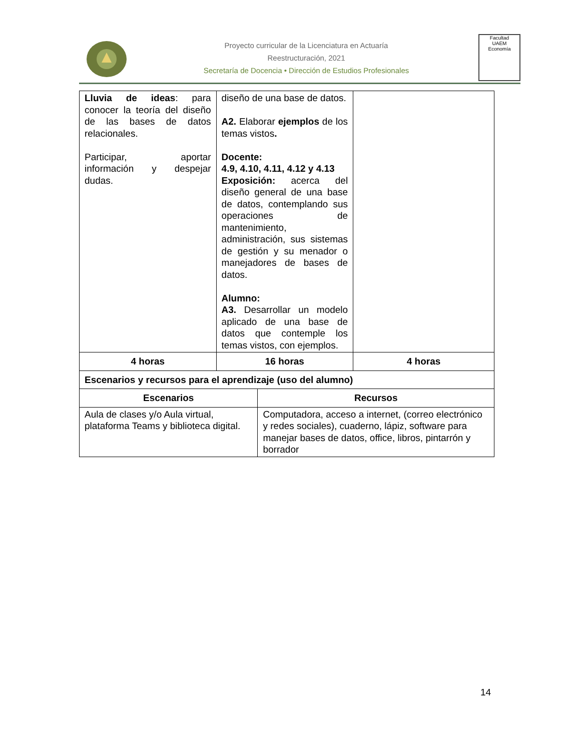Proyecto curricular de la Licenciatura en Actuaría
Reestructuración, 2021
Secretaría de Docencia • Dirección de Estudios Profesionales
Facultad
UAEM
Economía
| Lluvia de ideas : para conocer la teoría del diseño de las bases de datos relacionales. Participar, aportar información y despejar dudas. | diseño de una base de datos. A2. Elaborar ejemplos de los temas vistos . Docente: 4.9, 4.10, 4.11, 4.12 y 4.13 Exposición: acerca del diseño general de una base de datos, contemplando sus operaciones de mantenimiento, administración, sus sistemas de gestión y su menador o manejadores de bases de datos. Alumno: A3. Desarrollar un modelo aplicado de una base de datos que contemple los temas vistos, con ejemplos. | |
| 4 horas | 16 horas | 4 horas |
| Escenarios y recursos para el aprendizaje (uso del alumno) | |
| Escenarios | Recursos |
| Aula de clases y/o Aula virtual, plataforma Teams y biblioteca digital. | Computadora, acceso a internet, (correo electrónico y redes sociales), cuaderno, lápiz, software para manejar bases de datos, office, libros, pintarrón y borrador |
14